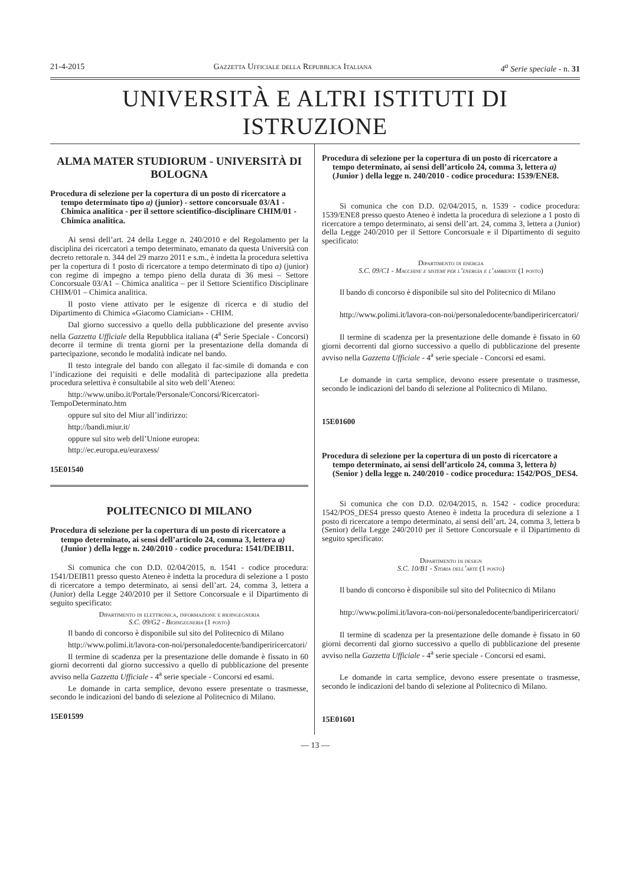21-4-2015 Gazzetta Ufficiale della Repubblica Italiana 4<sup>a</sup> Serie speciale - n. 31
UNIVERSITÀ E ALTRI ISTITUTI DI ISTRUZIONE
ALMA MATER STUDIORUM - UNIVERSITÀ DI BOLOGNA
Procedura di selezione per la copertura di un posto di ricercatore a tempo determinato tipo a) (junior) - settore concorsuale 03/A1 - Chimica analitica - per il settore scientifico-disciplinare CHIM/01 - Chimica analitica.
Ai sensi dell’art. 24 della Legge n. 240/2010 e del Regolamento per la disciplina dei ricercatori a tempo determinato, emanato da questa Università con decreto rettorale n. 344 del 29 marzo 2011 e s.m., è indetta la procedura selettiva per la copertura di 1 posto di ricercatore a tempo determinato di tipo a) (junior) con regime di impegno a tempo pieno della durata di 36 mesi – Settore Concorsuale 03/A1 – Chimica analitica – per il Settore Scientifico Disciplinare CHIM/01 – Chimica analitica.
Il posto viene attivato per le esigenze di ricerca e di studio del Dipartimento di Chimica «Giacomo Ciamician» - CHIM.
Dal giorno successivo a quello della pubblicazione del presente avviso nella Gazzetta Ufficiale della Repubblica italiana (4<sup>a</sup> Serie Speciale - Concorsi) decorre il termine di trenta giorni per la presentazione della domanda di partecipazione, secondo le modalità indicate nel bando.
Il testo integrale del bando con allegato il fac-simile di domanda e con l’indicazione dei requisiti e delle modalità di partecipazione alla predetta procedura selettiva è consultabile al sito web dell’Ateneo:
http://www.unibo.it/Portale/Personale/Concorsi/Ricercatori-TempoDeterminato.htm
oppure sul sito del Miur all’indirizzo:
http://bandi.miur.it/
oppure sul sito web dell’Unione europea:
http://ec.europa.eu/euraxess/
15E01540
POLITECNICO DI MILANO
Procedura di selezione per la copertura di un posto di ricercatore a tempo determinato, ai sensi dell’articolo 24, comma 3, lettera a) (Junior ) della legge n. 240/2010 - codice procedura: 1541/DEIB11.
Si comunica che con D.D. 02/04/2015, n. 1541 - codice procedura: 1541/DEIB11 presso questo Ateneo è indetta la procedura di selezione a 1 posto di ricercatore a tempo determinato, ai sensi dell’art. 24, comma 3, lettera a (Junior) della Legge 240/2010 per il Settore Concorsuale e il Dipartimento di seguito specificato:
Dipartimento di elettronica, informazione e bioingegneria
S.C. 09/G2 - Bioingegneria (1 posto)
Il bando di concorso è disponibile sul sito del Politecnico di Milano
http://www.polimi.it/lavora-con-noi/personaledocente/bandiperiricercatori/
Il termine di scadenza per la presentazione delle domande è fissato in 60 giorni decorrenti dal giorno successivo a quello di pubblicazione del presente avviso nella Gazzetta Ufficiale - 4<sup>a</sup> serie speciale - Concorsi ed esami.
Le domande in carta semplice, devono essere presentate o trasmesse, secondo le indicazioni del bando di selezione al Politecnico di Milano.
15E01599
Procedura di selezione per la copertura di un posto di ricercatore a tempo determinato, ai sensi dell’articolo 24, comma 3, lettera a) (Junior ) della legge n. 240/2010 - codice procedura: 1539/ENE8.
Si comunica che con D.D. 02/04/2015, n. 1539 - codice procedura: 1539/ENE8 presso questo Ateneo è indetta la procedura di selezione a 1 posto di ricercatore a tempo determinato, ai sensi dell’art. 24, comma 3, lettera a (Junior) della Legge 240/2010 per il Settore Concorsuale e il Dipartimento di seguito specificato:
Dipartimento di energia
S.C. 09/C1 - Macchine e sistemi per l’energia e l’ambiente (1 posto)
Il bando di concorso è disponibile sul sito del Politecnico di Milano
http://www.polimi.it/lavora-con-noi/personaledocente/bandiperiricercatori/
Il termine di scadenza per la presentazione delle domande è fissato in 60 giorni decorrenti dal giorno successivo a quello di pubblicazione del presente avviso nella Gazzetta Ufficiale - 4<sup>a</sup> serie speciale - Concorsi ed esami.
Le domande in carta semplice, devono essere presentate o trasmesse, secondo le indicazioni del bando di selezione al Politecnico di Milano.
15E01600
Procedura di selezione per la copertura di un posto di ricercatore a tempo determinato, ai sensi dell’articolo 24, comma 3, lettera b) (Senior ) della legge n. 240/2010 - codice procedura: 1542/POS_DES4.
Si comunica che con D.D. 02/04/2015, n. 1542 - codice procedura: 1542/POS_DES4 presso questo Ateneo è indetta la procedura di selezione a 1 posto di ricercatore a tempo determinato, ai sensi dell’art. 24, comma 3, lettera b (Senior) della Legge 240/2010 per il Settore Concorsuale e il Dipartimento di seguito specificato:
Dipartimento di design
S.C. 10/B1 - Storia dell’arte (1 posto)
Il bando di concorso è disponibile sul sito del Politecnico di Milano
http://www.polimi.it/lavora-con-noi/personaledocente/bandiperiricercatori/
Il termine di scadenza per la presentazione delle domande è fissato in 60 giorni decorrenti dal giorno successivo a quello di pubblicazione del presente avviso nella Gazzetta Ufficiale - 4<sup>a</sup> serie speciale - Concorsi ed esami.
Le domande in carta semplice, devono essere presentate o trasmesse, secondo le indicazioni del bando di selezione al Politecnico di Milano.
15E01601
— 13 —